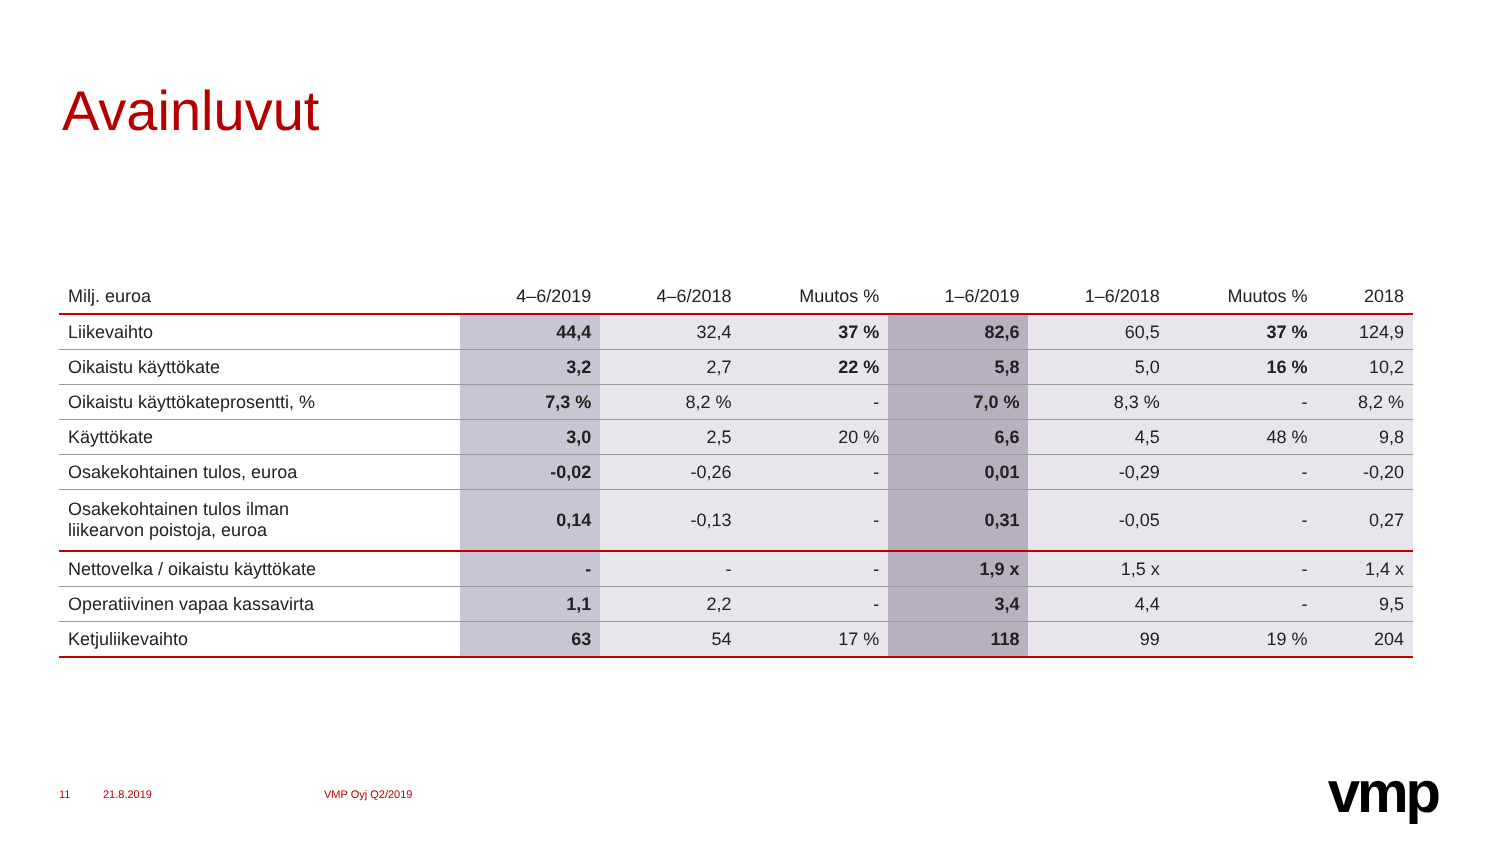Avainluvut
| Milj. euroa | 4–6/2019 | 4–6/2018 | Muutos % | 1–6/2019 | 1–6/2018 | Muutos % | 2018 |
| --- | --- | --- | --- | --- | --- | --- | --- |
| Liikevaihto | 44,4 | 32,4 | 37 % | 82,6 | 60,5 | 37 % | 124,9 |
| Oikaistu käyttökate | 3,2 | 2,7 | 22 % | 5,8 | 5,0 | 16 % | 10,2 |
| Oikaistu käyttökateprosentti, % | 7,3 % | 8,2 % | - | 7,0 % | 8,3 % | - | 8,2 % |
| Käyttökate | 3,0 | 2,5 | 20 % | 6,6 | 4,5 | 48 % | 9,8 |
| Osakekohtainen tulos, euroa | -0,02 | -0,26 | - | 0,01 | -0,29 | - | -0,20 |
| Osakekohtainen tulos ilman liikearvon poistoja, euroa | 0,14 | -0,13 | - | 0,31 | -0,05 | - | 0,27 |
| Nettovelka / oikaistu käyttökate | - | - | - | 1,9 x | 1,5 x | - | 1,4 x |
| Operatiivinen vapaa kassavirta | 1,1 | 2,2 | - | 3,4 | 4,4 | - | 9,5 |
| Ketjuliikevaihto | 63 | 54 | 17 % | 118 | 99 | 19 % | 204 |
11 21.8.2019 VMP Oyj Q2/2019 vmp